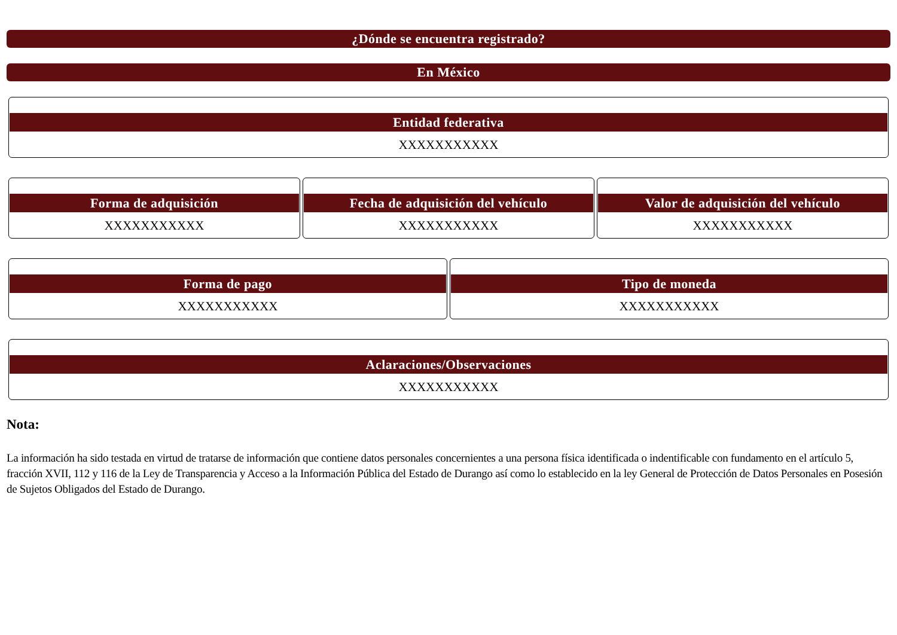¿Dónde se encuentra registrado?
En México
Entidad federativa
XXXXXXXXXXX
Forma de adquisición
XXXXXXXXXXX
Fecha de adquisición del vehículo
XXXXXXXXXXX
Valor de adquisición del vehículo
XXXXXXXXXXX
Forma de pago
XXXXXXXXXXX
Tipo de moneda
XXXXXXXXXXX
Aclaraciones/Observaciones
XXXXXXXXXXX
Nota:
La información ha sido testada en virtud de tratarse de información que contiene datos personales concernientes a una persona física identificada o indentificable con fundamento en el artículo 5, fracción XVII, 112 y 116 de la Ley de Transparencia y Acceso a la Información Pública del Estado de Durango así como lo establecido en la ley General de Protección de Datos Personales en Posesión de Sujetos Obligados del Estado de Durango.